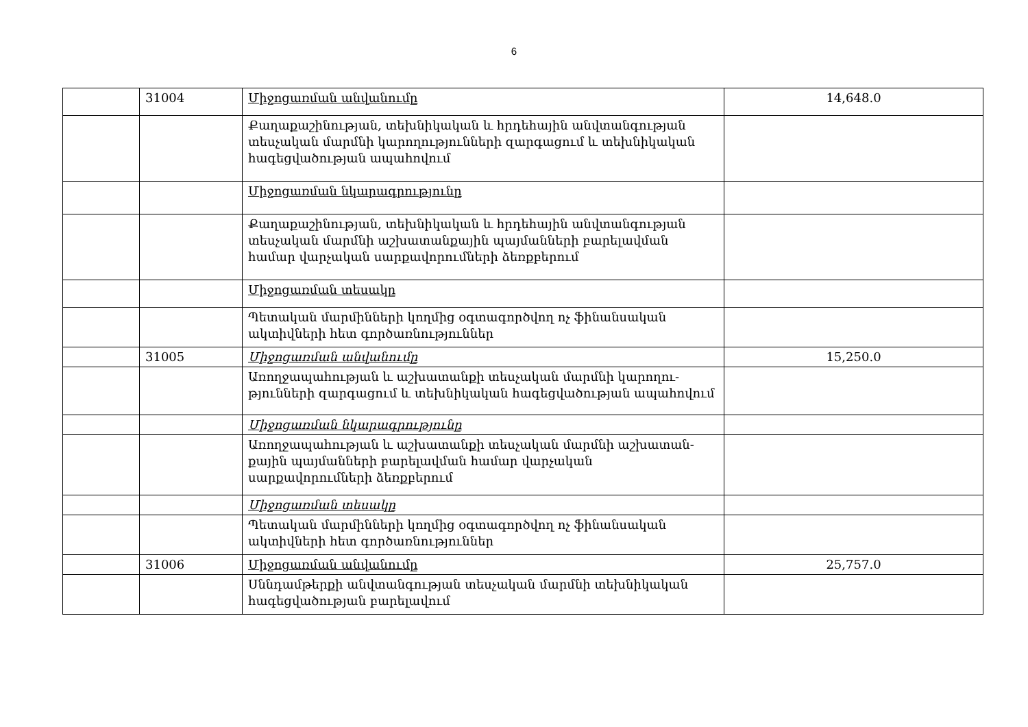6
| | 31004 | Միջոցառման անվանումը | 14,648.0 |
| | | Քաղաքաշինության, տեխնիկական և հրդեհային անվտանգության տեսչական մարմնի կարողությունների զարգացում և տեխնիկական հագեցվածության ապահովում | |
| | | Միջոցառման նկարագրությունը | |
| | | Քաղաքաշինության, տեխնիկական և հրդեհային անվտանգության տեսչական մարմնի աշխատանքային պայմանների բարելավման համար վարչական սարքավորումների ձեռքբերում | |
| | | Միջոցառման տեսակը | |
| | | Պետական մարմինների կողմից օգտագործվող ոչ ֆինանսական ակտիվների հետ գործառնություններ | |
| | 31005 | Միջոցառման անվանումը | 15,250.0 |
| | | Առողջապահության և աշխատանքի տեսչական մարմնի կարողու-թյունների զարգացում և տեխնիկական հագեցվածության ապահովում | |
| | | Միջոցառման նկարագրությունը | |
| | | Առողջապահության և աշխատանքի տեսչական մարմնի աշխատան-քային պայմանների բարելավման համար վարչական սարքավորումների ձեռքբերում | |
| | | Միջոցառման տեսակը | |
| | | Պետական մարմինների կողմից օգտագործվող ոչ ֆինանսական ակտիվների հետ գործառնություններ | |
| | 31006 | Միջոցառման անվանումը | 25,757.0 |
| | | Սննդամթերքի անվտանգության տեսչական մարմնի տեխնիկական հագեցվածության բարելավում | |